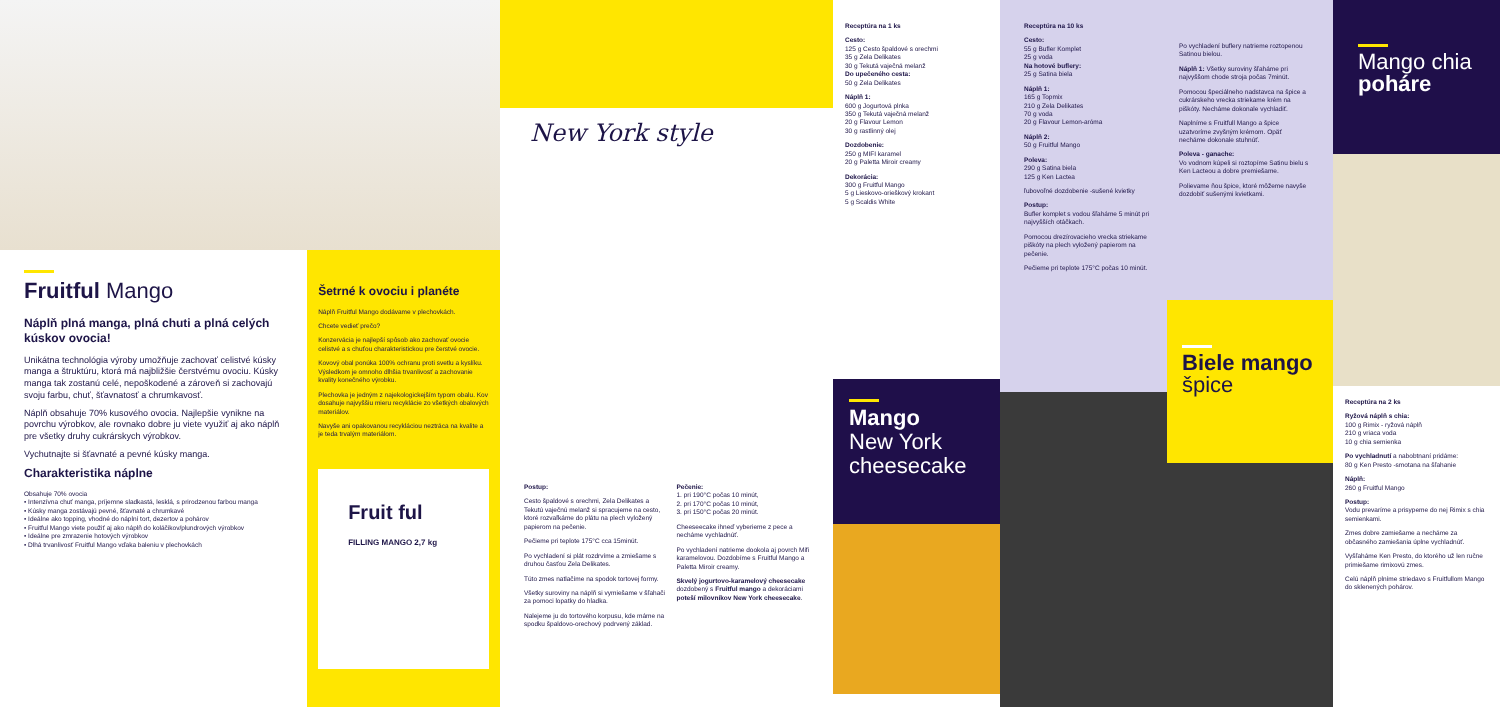Fruitful Mango
Náplň plná manga, plná chuti a plná celých kúskov ovocia!
Unikátna technológia výroby umožňuje zachovať celistvé kúsky manga a štruktúru, ktorá má najbližšie čerstvému ovociu. Kúsky manga tak zostanú celé, nepoškodené a zároveň si zachovajú svoju farbu, chuť, šťavnatosť a chrumkavosť.
Náplň obsahuje 70% kusového ovocia. Najlepšie vynikne na povrchu výrobkov, ale rovnako dobre ju viete využiť aj ako náplň pre všetky druhy cukrárskych výrobkov.
Vychutnajte si šťavnaté a pevné kúsky manga.
Charakteristika náplne
Obsahuje 70% ovocia
• Intenzívna chuť manga, príjemne sladkastá, lesklá, s prirodzenou farbou manga
• Kúsky manga zostávajú pevné, šťavnaté a chrumkavé
• Ideálne ako topping, vhodné do náplní tort, dezertov a pohárov
• Fruitful Mango viete použiť aj ako náplň do koláčikov/plundrových výrobkov
• Ideálne pre zmrazenie hotových výrobkov
• Dlhá trvanlivosť Fruitful Mango vďaka baleniu v plechovkách
Šetrné k ovociu i planéte
Náplň Fruitful Mango dodávame v plechovkách.
Chcete vedieť prečo?
Konzervácia je najlepší spôsob ako zachovať ovocie celistvé a s chuťou charakteristickou pre čerstvé ovocie.
Kovový obal ponúka 100% ochranu proti svetlu a kyslíku. Výsledkom je omnoho dlhšia trvanlivosť a zachovanie kvality konečného výrobku.
Plechovka je jedným z najekologickejším typom obalu. Kov dosahuje najvyššiu mieru recyklácie zo všetkých obalových materiálov.
Navyše ani opakovanou recykláciou neztráca na kvalite a je teda trvalým materiálom.
Fruit ful
FILLING MANGO 2,7 kg
New York style
Postup:
Cesto špaldové s orechmi, Zela Delikates a Tekutú vaječnú melanž si spracujeme na cesto, ktoré rozvaľkáme do plátu na plech vyložený papierom na pečenie.
Pečieme pri teplote 175°C cca 15minút.
Po vychladení si plát rozdrvíme a zmiešame s druhou časťou Zela Delikates.
Túto zmes natlačíme na spodok tortovej formy.
Všetky suroviny na náplň si vymiešame v šľahači za pomoci lopatky do hladka.
Nalejeme ju do tortového korpusu, kde máme na spodku špaldovo-orechový podrvený základ.
Pečenie:
1. pri 190°C počas 10 minút,
2. pri 170°C počas 10 minút,
3. pri 150°C počas 20 minút.
Cheeseecake ihneď vyberieme z pece a necháme vychladnúť.
Po vychladení natrieme dookola aj povrch Mifi karamelovou. Dozdobíme s Fruitful Mango a Paletta Miroir creamy.
Skvelý jogurtovo-karamelový cheesecake dozdobený s Fruitful mango a dekoráciami poteší milovníkov New York cheesecake.
Receptúra na 1 ks
Cesto:
125 g Cesto špaldové s orechmi
35 g Zela Delikates
30 g Tekutá vaječná melanž
Do upečeného cesta:
50 g Zela Delikates
Náplň 1:
600 g Jogurtová plnka
350 g Tekutá vaječná melanž
20 g Flavour Lemon
30 g rastlinný olej
Dozdobenie:
250 g MIFI karamel
20 g Paletta Miroir creamy
Dekorácia:
300 g Fruitful Mango
5 g Lieskovo-orieškový krokant
5 g Scaldis White
Mango
New York
cheesecake
Receptúra na 10 ks
Cesto:
55 g Bufler Komplet
25 g voda
Na hotové buflery:
25 g Satina biela
Náplň 1:
165 g Topmix
210 g Zela Delikates
70 g voda
20 g Flavour Lemon-aróma
Náplň 2:
50 g Fruitful Mango
Poleva:
290 g Satina biela
125 g Ken Lactea
ľubovoľné dozdobenie -sušené kvietky
Postup:
Bufler komplet s vodou šľaháme 5 minút pri najvyšších otáčkach.
Pomocou drezírovacieho vrecka striekame piškóty na plech vyložený papierom na pečenie.
Pečieme pri teplote 175°C počas 10 minút.
Po vychladení buflery natrieme roztopenou Satinou bielou.
Náplň 1: Všetky suroviny šľaháme pri najvyššom chode stroja počas 7minút.
Pomocou špeciálneho nadstavca na špice a cukrárskeho vrecka striekame krém na piškóty. Necháme dokonale vychladiť.
Naplníme s Fruitfull Mango a špice uzatvoríme zvyšným krémom. Opäť necháme dokonale stuhnúť.
Poleva - ganache:
Vo vodnom kúpeli si roztopíme Satinu bielu s Ken Lacteou a dobre premiešame.
Polievame ňou špice, ktoré môžeme navyše dozdobiť sušenými kvietkami.
Biele mango
špice
Mango chia
poháre
Receptúra na 2 ks
Ryžová náplň s chia:
100 g Rimix - ryžová náplň
210 g vriaca voda
10 g chia semienka
Po vychladnutí a nabobtnaní pridáme:
80 g Ken Presto -smotana na šľahanie
Náplň:
260 g Fruitful Mango
Postup:
Vodu prevaríme a prisypeme do nej Rimix s chia semienkami.
Zmes dobre zamiešame a necháme za občasného zamiešania úplne vychladnúť.
Vyšľaháme Ken Presto, do ktorého už len ručne primiešame rimixovú zmes.
Celú náplň plníme striedavo s Fruitfullom Mango do sklenených pohárov.